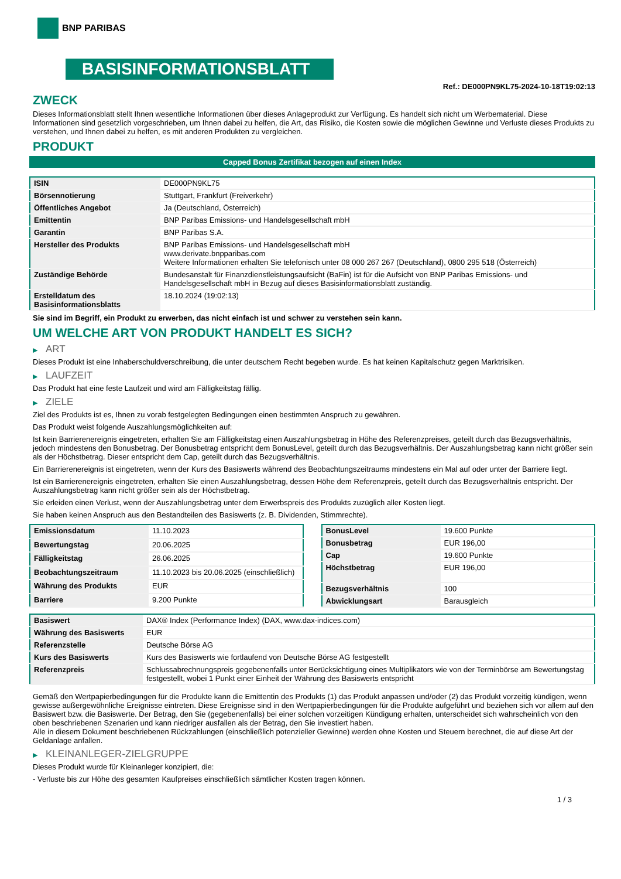BNP PARIBAS
BASISINFORMATIONSBLATT
Ref.: DE000PN9KL75-2024-10-18T19:02:13
ZWECK
Dieses Informationsblatt stellt Ihnen wesentliche Informationen über dieses Anlageprodukt zur Verfügung. Es handelt sich nicht um Werbematerial. Diese Informationen sind gesetzlich vorgeschrieben, um Ihnen dabei zu helfen, die Art, das Risiko, die Kosten sowie die möglichen Gewinne und Verluste dieses Produkts zu verstehen, und Ihnen dabei zu helfen, es mit anderen Produkten zu vergleichen.
PRODUKT
Capped Bonus Zertifikat bezogen auf einen Index
| ISIN | DE000PN9KL75 |
| Börsennotierung | Stuttgart, Frankfurt (Freiverkehr) |
| Öffentliches Angebot | Ja (Deutschland, Österreich) |
| Emittentin | BNP Paribas Emissions- und Handelsgesellschaft mbH |
| Garantin | BNP Paribas S.A. |
| Hersteller des Produkts | BNP Paribas Emissions- und Handelsgesellschaft mbH www.derivate.bnpparibas.com Weitere Informationen erhalten Sie telefonisch unter 08 000 267 267 (Deutschland), 0800 295 518 (Österreich) |
| Zuständige Behörde | Bundesanstalt für Finanzdienstleistungsaufsicht (BaFin) ist für die Aufsicht von BNP Paribas Emissions- und Handelsgesellschaft mbH in Bezug auf dieses Basisinformationsblatt zuständig. |
| Erstelldatum des Basisinformationsblatts | 18.10.2024 (19:02:13) |
Sie sind im Begriff, ein Produkt zu erwerben, das nicht einfach ist und schwer zu verstehen sein kann.
UM WELCHE ART VON PRODUKT HANDELT ES SICH?
▶ ART
Dieses Produkt ist eine Inhaberschuldverschreibung, die unter deutschem Recht begeben wurde. Es hat keinen Kapitalschutz gegen Marktrisiken.
▶ LAUFZEIT
Das Produkt hat eine feste Laufzeit und wird am Fälligkeitstag fällig.
▶ ZIELE
Ziel des Produkts ist es, Ihnen zu vorab festgelegten Bedingungen einen bestimmten Anspruch zu gewähren.
Das Produkt weist folgende Auszahlungsmöglichkeiten auf:
Ist kein Barrierenereignis eingetreten, erhalten Sie am Fälligkeitstag einen Auszahlungsbetrag in Höhe des Referenzpreises, geteilt durch das Bezugsverhältnis, jedoch mindestens den Bonusbetrag. Der Bonusbetrag entspricht dem BonusLevel, geteilt durch das Bezugsverhältnis. Der Auszahlungsbetrag kann nicht größer sein als der Höchstbetrag. Dieser entspricht dem Cap, geteilt durch das Bezugsverhältnis.
Ein Barrierenereignis ist eingetreten, wenn der Kurs des Basiswerts während des Beobachtungszeitraums mindestens ein Mal auf oder unter der Barriere liegt.
Ist ein Barrierenereignis eingetreten, erhalten Sie einen Auszahlungsbetrag, dessen Höhe dem Referenzpreis, geteilt durch das Bezugsverhältnis entspricht. Der Auszahlungsbetrag kann nicht größer sein als der Höchstbetrag.
Sie erleiden einen Verlust, wenn der Auszahlungsbetrag unter dem Erwerbspreis des Produkts zuzüglich aller Kosten liegt.
Sie haben keinen Anspruch aus den Bestandteilen des Basiswerts (z. B. Dividenden, Stimmrechte).
| Emissionsdatum | 11.10.2023 |
| Bewertungstag | 20.06.2025 |
| Fälligkeitstag | 26.06.2025 |
| Beobachtungszeitraum | 11.10.2023 bis 20.06.2025 (einschließlich) |
| Währung des Produkts | EUR |
| Barriere | 9.200 Punkte |
| BonusLevel | 19.600 Punkte |
| Bonusbetrag | EUR 196,00 |
| Cap | 19.600 Punkte |
| Höchstbetrag | EUR 196,00 |
| Bezugsverhältnis | 100 |
| Abwicklungsart | Barausgleich |
| Basiswert | DAX® Index (Performance Index) (DAX, www.dax-indices.com) |
| Währung des Basiswerts | EUR |
| Referenzstelle | Deutsche Börse AG |
| Kurs des Basiswerts | Kurs des Basiswerts wie fortlaufend von Deutsche Börse AG festgestellt |
| Referenzpreis | Schlussabrechnungspreis gegebenenfalls unter Berücksichtigung eines Multiplikators wie von der Terminbörse am Bewertungstag festgestellt, wobei 1 Punkt einer Einheit der Währung des Basiswerts entspricht |
Gemäß den Wertpapierbedingungen für die Produkte kann die Emittentin des Produkts (1) das Produkt anpassen und/oder (2) das Produkt vorzeitig kündigen, wenn gewisse außergewöhnliche Ereignisse eintreten. Diese Ereignisse sind in den Wertpapierbedingungen für die Produkte aufgeführt und beziehen sich vor allem auf den Basiswert bzw. die Basiswerte. Der Betrag, den Sie (gegebenenfalls) bei einer solchen vorzeitigen Kündigung erhalten, unterscheidet sich wahrscheinlich von den oben beschriebenen Szenarien und kann niedriger ausfallen als der Betrag, den Sie investiert haben.
Alle in diesem Dokument beschriebenen Rückzahlungen (einschließlich potenzieller Gewinne) werden ohne Kosten und Steuern berechnet, die auf diese Art der Geldanlage anfallen.
▶ KLEINANLEGER-ZIELGRUPPE
Dieses Produkt wurde für Kleinanleger konzipiert, die:
- Verluste bis zur Höhe des gesamten Kaufpreises einschließlich sämtlicher Kosten tragen können.
1 / 3